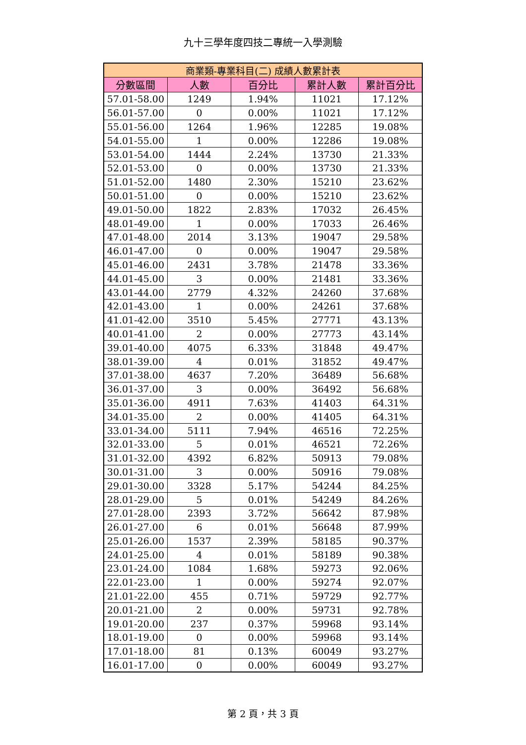九十三學年度四技二專統一入學測驗
| 商業類-專業科目(二) 成績人數累計表 | | | | |
| --- | --- | --- | --- | --- |
| 分數區間 | 人數 | 百分比 | 累計人數 | 累計百分比 |
| 57.01-58.00 | 1249 | 1.94% | 11021 | 17.12% |
| 56.01-57.00 | 0 | 0.00% | 11021 | 17.12% |
| 55.01-56.00 | 1264 | 1.96% | 12285 | 19.08% |
| 54.01-55.00 | 1 | 0.00% | 12286 | 19.08% |
| 53.01-54.00 | 1444 | 2.24% | 13730 | 21.33% |
| 52.01-53.00 | 0 | 0.00% | 13730 | 21.33% |
| 51.01-52.00 | 1480 | 2.30% | 15210 | 23.62% |
| 50.01-51.00 | 0 | 0.00% | 15210 | 23.62% |
| 49.01-50.00 | 1822 | 2.83% | 17032 | 26.45% |
| 48.01-49.00 | 1 | 0.00% | 17033 | 26.46% |
| 47.01-48.00 | 2014 | 3.13% | 19047 | 29.58% |
| 46.01-47.00 | 0 | 0.00% | 19047 | 29.58% |
| 45.01-46.00 | 2431 | 3.78% | 21478 | 33.36% |
| 44.01-45.00 | 3 | 0.00% | 21481 | 33.36% |
| 43.01-44.00 | 2779 | 4.32% | 24260 | 37.68% |
| 42.01-43.00 | 1 | 0.00% | 24261 | 37.68% |
| 41.01-42.00 | 3510 | 5.45% | 27771 | 43.13% |
| 40.01-41.00 | 2 | 0.00% | 27773 | 43.14% |
| 39.01-40.00 | 4075 | 6.33% | 31848 | 49.47% |
| 38.01-39.00 | 4 | 0.01% | 31852 | 49.47% |
| 37.01-38.00 | 4637 | 7.20% | 36489 | 56.68% |
| 36.01-37.00 | 3 | 0.00% | 36492 | 56.68% |
| 35.01-36.00 | 4911 | 7.63% | 41403 | 64.31% |
| 34.01-35.00 | 2 | 0.00% | 41405 | 64.31% |
| 33.01-34.00 | 5111 | 7.94% | 46516 | 72.25% |
| 32.01-33.00 | 5 | 0.01% | 46521 | 72.26% |
| 31.01-32.00 | 4392 | 6.82% | 50913 | 79.08% |
| 30.01-31.00 | 3 | 0.00% | 50916 | 79.08% |
| 29.01-30.00 | 3328 | 5.17% | 54244 | 84.25% |
| 28.01-29.00 | 5 | 0.01% | 54249 | 84.26% |
| 27.01-28.00 | 2393 | 3.72% | 56642 | 87.98% |
| 26.01-27.00 | 6 | 0.01% | 56648 | 87.99% |
| 25.01-26.00 | 1537 | 2.39% | 58185 | 90.37% |
| 24.01-25.00 | 4 | 0.01% | 58189 | 90.38% |
| 23.01-24.00 | 1084 | 1.68% | 59273 | 92.06% |
| 22.01-23.00 | 1 | 0.00% | 59274 | 92.07% |
| 21.01-22.00 | 455 | 0.71% | 59729 | 92.77% |
| 20.01-21.00 | 2 | 0.00% | 59731 | 92.78% |
| 19.01-20.00 | 237 | 0.37% | 59968 | 93.14% |
| 18.01-19.00 | 0 | 0.00% | 59968 | 93.14% |
| 17.01-18.00 | 81 | 0.13% | 60049 | 93.27% |
| 16.01-17.00 | 0 | 0.00% | 60049 | 93.27% |
第 2 頁，共 3 頁